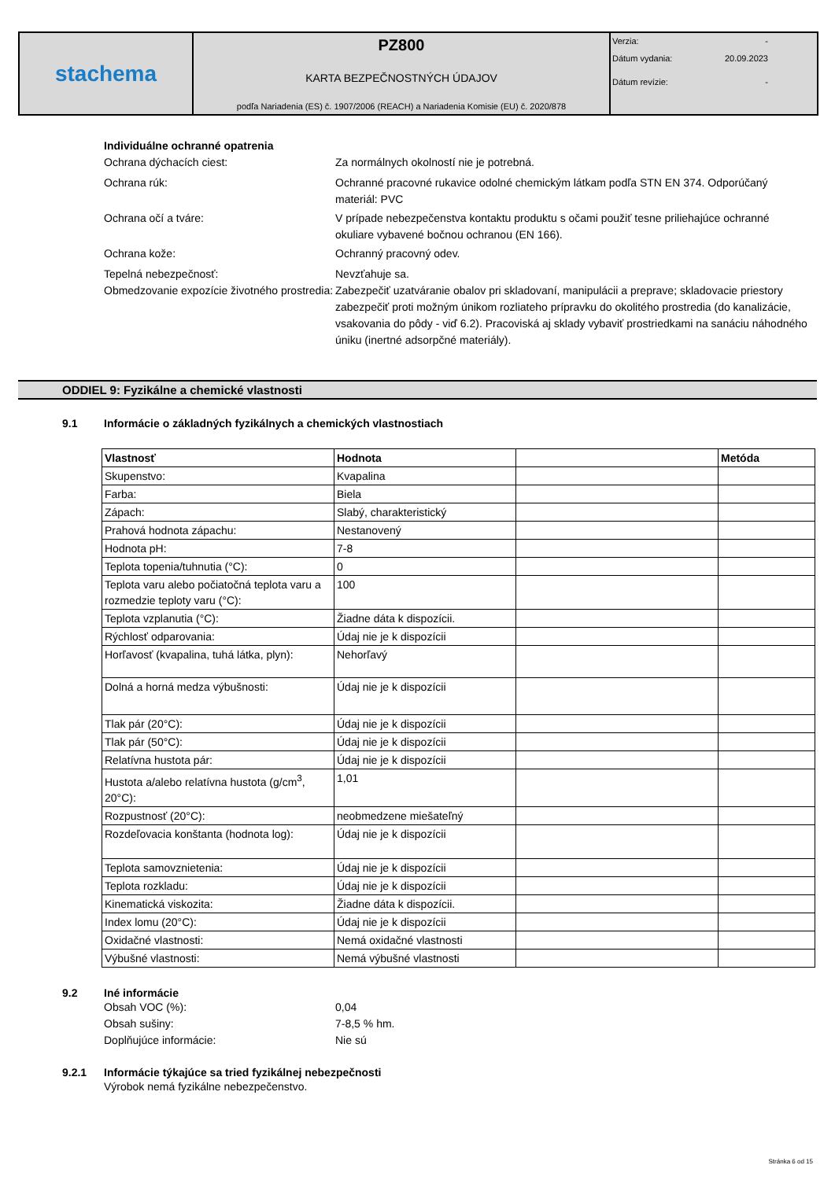stachema
PZ800
KARTA BEZPEČNOSTNÝCH ÚDAJOV
podľa Nariadenia (ES) č. 1907/2006 (REACH) a Nariadenia Komisie (EU) č. 2020/878
Verzia: -
Dátum vydania: 20.09.2023
Dátum revízie: -
Individuálne ochranné opatrenia
Ochrana dýchacích ciest: Za normálnych okolností nie je potrebná.
Ochrana rúk: Ochranné pracovné rukavice odolné chemickým látkam podľa STN EN 374. Odporúčaný materiál: PVC
Ochrana očí a tváre: V prípade nebezpečenstva kontaktu produktu s očami použiť tesne priliehajúce ochranné okuliare vybavené bočnou ochranou (EN 166).
Ochrana kože: Ochranný pracovný odev.
Tepelná nebezpečnosť: Nevzťahuje sa.
Obmedzovanie expozície životného prostredia:
Zabezpečiť uzatváranie obalov pri skladovaní, manipulácii a preprave; skladovacie priestory zabezpečiť proti možným únikom rozliateho prípravku do okolitého prostredia (do kanalizácie, vsakovania do pôdy - viď 6.2). Pracoviská aj sklady vybaviť prostriedkami na sanáciu náhodného úniku (inertné adsorpčné materiály).
ODDIEL 9: Fyzikálne a chemické vlastnosti
9.1 Informácie o základných fyzikálnych a chemických vlastnostiach
| Vlastnosť | Hodnota | | Metóda |
| --- | --- | --- | --- |
| Skupenstvo: | Kvapalina | | |
| Farba: | Biela | | |
| Zápach: | Slabý, charakteristický | | |
| Prahová hodnota zápachu: | Nestanovený | | |
| Hodnota pH: | 7-8 | | |
| Teplota topenia/tuhnutia (°C): | 0 | | |
| Teplota varu alebo počiatočná teplota varu a rozmedzie teploty varu (°C): | 100 | | |
| Teplota vzplanutia (°C): | Žiadne dáta k dispozícii. | | |
| Rýchlosť odparovania: | Údaj nie je k dispozícii | | |
| Horľavosť (kvapalina, tuhá látka, plyn): | Nehorľavý | | |
| Dolná a horná medza výbušnosti: | Údaj nie je k dispozícii | | |
| Tlak pár (20°C): | Údaj nie je k dispozícii | | |
| Tlak pár (50°C): | Údaj nie je k dispozícii | | |
| Relatívna hustota pár: | Údaj nie je k dispozícii | | |
| Hustota a/alebo relatívna hustota (g/cm<sup>3</sup>, 20°C): | 1,01 | | |
| Rozpustnosť (20°C): | neobmedzene miešateľný | | |
| Rozdeľovacia konštanta (hodnota log): | Údaj nie je k dispozícii | | |
| Teplota samovznietenia: | Údaj nie je k dispozícii | | |
| Teplota rozkladu: | Údaj nie je k dispozícii | | |
| Kinematická viskozita: | Žiadne dáta k dispozícii. | | |
| Index lomu (20°C): | Údaj nie je k dispozícii | | |
| Oxidačné vlastnosti: | Nemá oxidačné vlastnosti | | |
| Výbušné vlastnosti: | Nemá výbušné vlastnosti | | |
9.2 Iné informácie
Obsah VOC (%): 0,04
Obsah sušiny: 7-8,5 % hm.
Doplňujúce informácie: Nie sú
9.2.1 Informácie týkajúce sa tried fyzikálnej nebezpečnosti
Výrobok nemá fyzikálne nebezpečenstvo.
Stránka 6 od 15